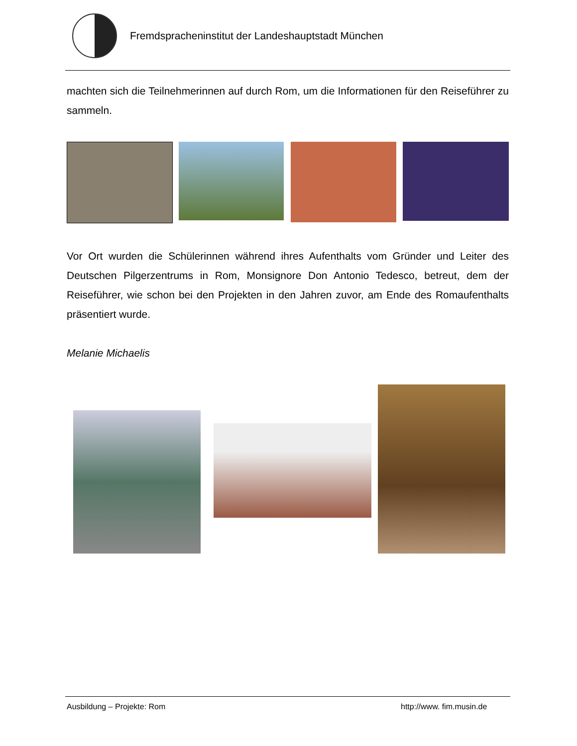Fremdspracheninstitut der Landeshauptstadt München
machten sich die Teilnehmerinnen auf durch Rom, um die Informationen für den Reiseführer zu sammeln.
Vor Ort wurden die Schülerinnen während ihres Aufenthalts vom Gründer und Leiter des Deutschen Pilgerzentrums in Rom, Monsignore Don Antonio Tedesco, betreut, dem der Reiseführer, wie schon bei den Projekten in den Jahren zuvor, am Ende des Romaufenthalts präsentiert wurde.
Melanie Michaelis
Ausbildung – Projekte: Rom http://www. fim.musin.de